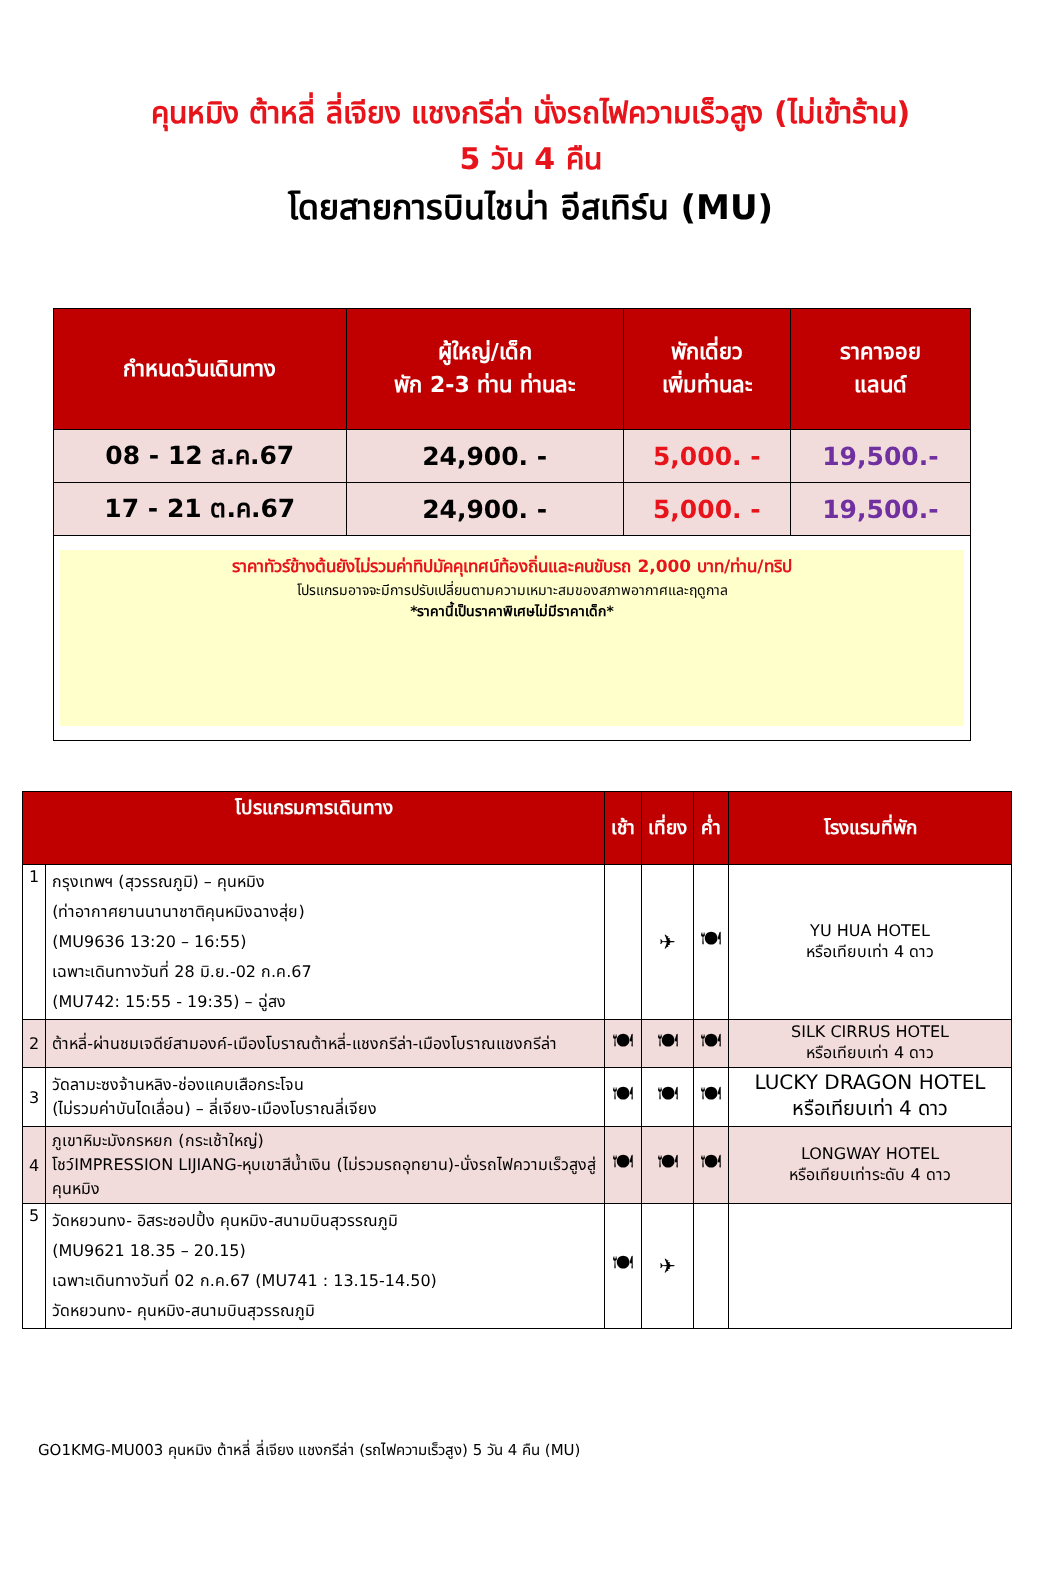คุนหมิง ต้าหลี่ ลี่เจียง แชงกรีล่า นั่งรถไฟความเร็วสูง (ไม่เข้าร้าน)
5 วัน 4 คืน
โดยสายการบินไชน่า อีสเทิร์น (MU)
| กำหนดวันเดินทาง | ผู้ใหญ่/เด็ก พัก 2-3 ท่าน ท่านละ | พักเดี่ยว เพิ่มท่านละ | ราคาจอย แลนด์ |
| --- | --- | --- | --- |
| 08 - 12 ส.ค.67 | 24,900. - | 5,000. - | 19,500.- |
| 17 - 21 ต.ค.67 | 24,900. - | 5,000. - | 19,500.- |
| ราคาทัวร์ข้างต้นยังไม่รวมค่าทิปมัคคุเทศน์ท้องถิ่นและคนขับรถ 2,000 บาท/ท่าน/ทริป โปรแกรมอาจจะมีการปรับเปลี่ยนตามความเหมาะสมของสภาพอากาศและฤดูกาล *ราคานี้เป็นราคาพิเศษไม่มีราคาเด็ก* | | | |
| โปรแกรมการเดินทาง | | เช้า | เที่ยง | ค่ำ | โรงแรมที่พัก |
| --- | --- | --- | --- | --- | --- |
| 1 | กรุงเทพฯ (สุวรรณภูมิ) – คุนหมิง (ท่าอากาศยานนานาชาติคุนหมิงฉางสุ่ย) (MU9636 13:20 – 16:55) เฉพาะเดินทางวันที่ 28 มิ.ย.-02 ก.ค.67 (MU742: 15:55 - 19:35) – ฉู่สง | | ✈ | 🍽 | YU HUA HOTEL หรือเทียบเท่า 4 ดาว |
| 2 | ต้าหลี่-ผ่านชมเจดีย์สามองค์-เมืองโบราณต้าหลี่-แชงกรีล่า-เมืองโบราณแชงกรีล่า | 🍽 | 🍽 | 🍽 | SILK CIRRUS HOTEL หรือเทียบเท่า 4 ดาว |
| 3 | วัดลามะซงจ้านหลิง-ช่องแคบเสือกระโจน (ไม่รวมค่าบันไดเลื่อน) – ลี่เจียง-เมืองโบราณลี่เจียง | 🍽 | 🍽 | 🍽 | LUCKY DRAGON HOTEL หรือเทียบเท่า 4 ดาว |
| 4 | ภูเขาหิมะมังกรหยก (กระเช้าใหญ่) โชว์IMPRESSION LIJIANG-หุบเขาสีน้ำเงิน (ไม่รวมรถอุทยาน)-นั่งรถไฟความเร็วสูงสู่คุนหมิง | 🍽 | 🍽 | 🍽 | LONGWAY HOTEL หรือเทียบเท่าระดับ 4 ดาว |
| 5 | วัดหยวนทง- อิสระชอปปิ้ง คุนหมิง-สนามบินสุวรรณภูมิ (MU9621 18.35 – 20.15) เฉพาะเดินทางวันที่ 02 ก.ค.67 (MU741 : 13.15-14.50) วัดหยวนทง- คุนหมิง-สนามบินสุวรรณภูมิ | 🍽 | ✈ | | |
GO1KMG-MU003 คุนหมิง ต้าหลี่ ลี่เจียง แชงกรีล่า (รถไฟความเร็วสูง) 5 วัน 4 คืน (MU)